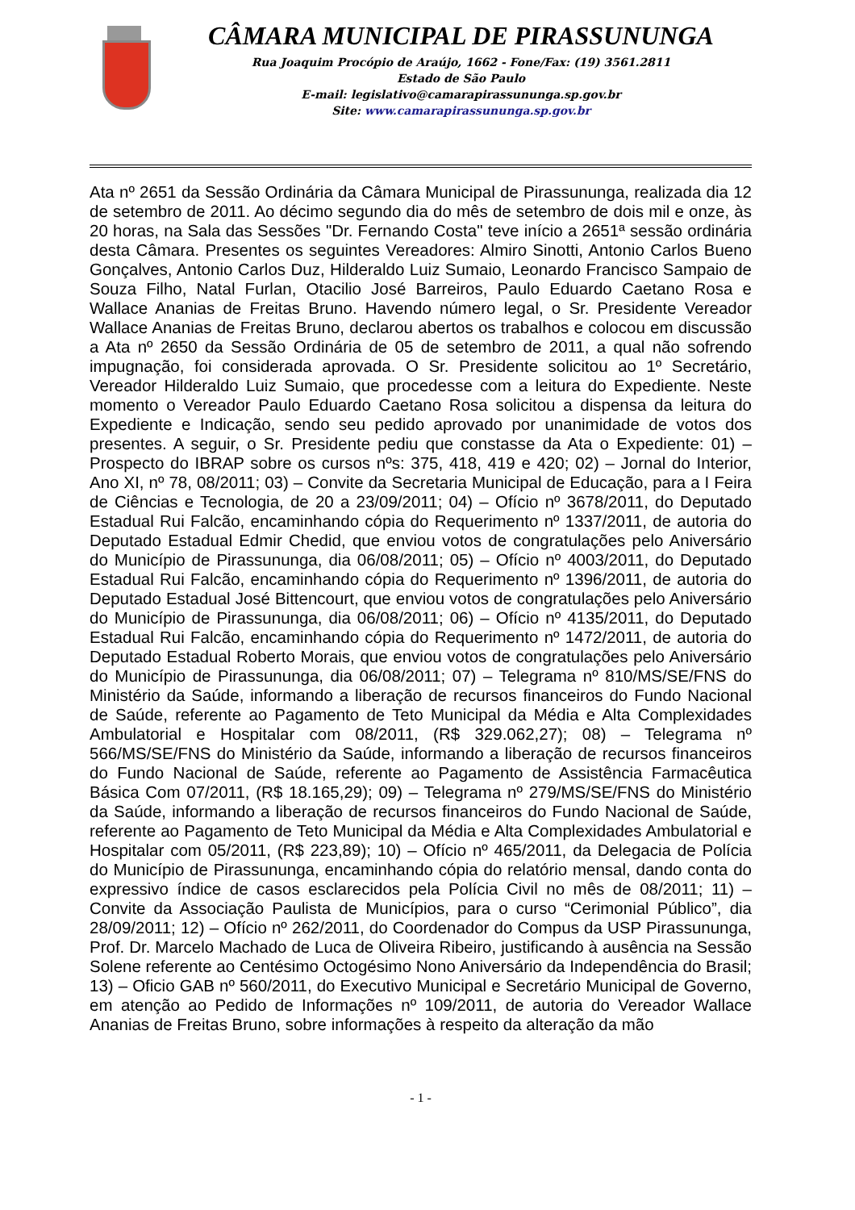CÂMARA MUNICIPAL DE PIRASSUNUNGA
Rua Joaquim Procópio de Araújo, 1662 - Fone/Fax: (19) 3561.2811
Estado de São Paulo
E-mail: legislativo@camarapirassununga.sp.gov.br
Site: www.camarapirassununga.sp.gov.br
Ata nº 2651 da Sessão Ordinária da Câmara Municipal de Pirassununga, realizada dia 12 de setembro de 2011. Ao décimo segundo dia do mês de setembro de dois mil e onze, às 20 horas, na Sala das Sessões "Dr. Fernando Costa" teve início a 2651ª sessão ordinária desta Câmara. Presentes os seguintes Vereadores: Almiro Sinotti, Antonio Carlos Bueno Gonçalves, Antonio Carlos Duz, Hilderaldo Luiz Sumaio, Leonardo Francisco Sampaio de Souza Filho, Natal Furlan, Otacilio José Barreiros, Paulo Eduardo Caetano Rosa e Wallace Ananias de Freitas Bruno. Havendo número legal, o Sr. Presidente Vereador Wallace Ananias de Freitas Bruno, declarou abertos os trabalhos e colocou em discussão a Ata nº 2650 da Sessão Ordinária de 05 de setembro de 2011, a qual não sofrendo impugnação, foi considerada aprovada. O Sr. Presidente solicitou ao 1º Secretário, Vereador Hilderaldo Luiz Sumaio, que procedesse com a leitura do Expediente. Neste momento o Vereador Paulo Eduardo Caetano Rosa solicitou a dispensa da leitura do Expediente e Indicação, sendo seu pedido aprovado por unanimidade de votos dos presentes. A seguir, o Sr. Presidente pediu que constasse da Ata o Expediente: 01) – Prospecto do IBRAP sobre os cursos nºs: 375, 418, 419 e 420; 02) – Jornal do Interior, Ano XI, nº 78, 08/2011; 03) – Convite da Secretaria Municipal de Educação, para a I Feira de Ciências e Tecnologia, de 20 a 23/09/2011; 04) – Ofício nº 3678/2011, do Deputado Estadual Rui Falcão, encaminhando cópia do Requerimento nº 1337/2011, de autoria do Deputado Estadual Edmir Chedid, que enviou votos de congratulações pelo Aniversário do Município de Pirassununga, dia 06/08/2011; 05) – Ofício nº 4003/2011, do Deputado Estadual Rui Falcão, encaminhando cópia do Requerimento nº 1396/2011, de autoria do Deputado Estadual José Bittencourt, que enviou votos de congratulações pelo Aniversário do Município de Pirassununga, dia 06/08/2011; 06) – Ofício nº 4135/2011, do Deputado Estadual Rui Falcão, encaminhando cópia do Requerimento nº 1472/2011, de autoria do Deputado Estadual Roberto Morais, que enviou votos de congratulações pelo Aniversário do Município de Pirassununga, dia 06/08/2011; 07) – Telegrama nº 810/MS/SE/FNS do Ministério da Saúde, informando a liberação de recursos financeiros do Fundo Nacional de Saúde, referente ao Pagamento de Teto Municipal da Média e Alta Complexidades Ambulatorial e Hospitalar com 08/2011, (R$ 329.062,27); 08) – Telegrama nº 566/MS/SE/FNS do Ministério da Saúde, informando a liberação de recursos financeiros do Fundo Nacional de Saúde, referente ao Pagamento de Assistência Farmacêutica Básica Com 07/2011, (R$ 18.165,29); 09) – Telegrama nº 279/MS/SE/FNS do Ministério da Saúde, informando a liberação de recursos financeiros do Fundo Nacional de Saúde, referente ao Pagamento de Teto Municipal da Média e Alta Complexidades Ambulatorial e Hospitalar com 05/2011, (R$ 223,89); 10) – Ofício nº 465/2011, da Delegacia de Polícia do Município de Pirassununga, encaminhando cópia do relatório mensal, dando conta do expressivo índice de casos esclarecidos pela Polícia Civil no mês de 08/2011; 11) – Convite da Associação Paulista de Municípios, para o curso “Cerimonial Público”, dia 28/09/2011; 12) – Ofício nº 262/2011, do Coordenador do Compus da USP Pirassununga, Prof. Dr. Marcelo Machado de Luca de Oliveira Ribeiro, justificando à ausência na Sessão Solene referente ao Centésimo Octogésimo Nono Aniversário da Independência do Brasil; 13) – Oficio GAB nº 560/2011, do Executivo Municipal e Secretário Municipal de Governo, em atenção ao Pedido de Informações nº 109/2011, de autoria do Vereador Wallace Ananias de Freitas Bruno, sobre informações à respeito da alteração da mão
- 1 -